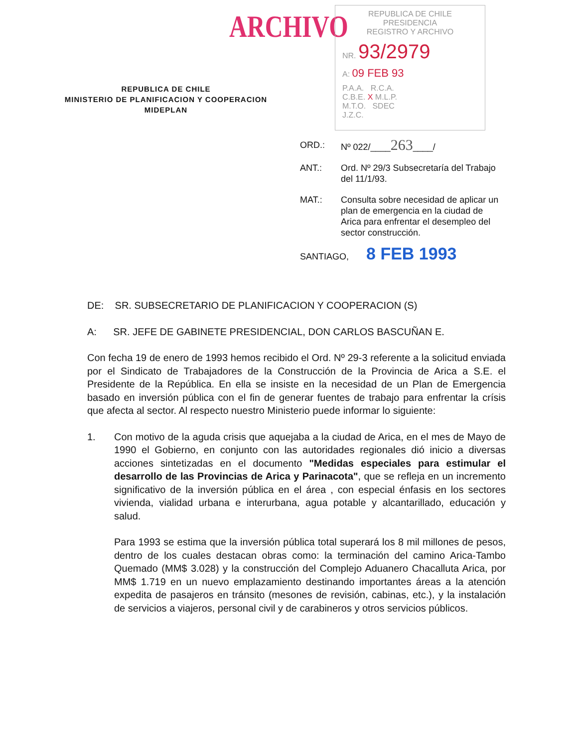ARCHIVO
REPUBLICA DE CHILE
PRESIDENCIA
REGISTRO Y ARCHIVO
NR. 93/2979
A: 09 FEB 93
P.A.A. R.C.A.
C.B.E. X M.L.P.
M.T.O. SDEC
J.Z.C.
REPUBLICA DE CHILE
MINISTERIO DE PLANIFICACION Y COOPERACION
MIDEPLAN
| ORD.: | Nº 022/____ 263 ____/ |
| ANT.: | Ord. Nº 29/3 Subsecretaría del Trabajo del 11/1/93. |
| MAT.: | Consulta sobre necesidad de aplicar un plan de emergencia en la ciudad de Arica para enfrentar el desempleo del sector construcción. |
SANTIAGO, 8 FEB 1993
DE: SR. SUBSECRETARIO DE PLANIFICACION Y COOPERACION (S)
A: SR. JEFE DE GABINETE PRESIDENCIAL, DON CARLOS BASCUÑAN E.
Con fecha 19 de enero de 1993 hemos recibido el Ord. Nº 29-3 referente a la solicitud enviada por el Sindicato de Trabajadores de la Construcción de la Provincia de Arica a S.E. el Presidente de la República. En ella se insiste en la necesidad de un Plan de Emergencia basado en inversión pública con el fin de generar fuentes de trabajo para enfrentar la crísis que afecta al sector. Al respecto nuestro Ministerio puede informar lo siguiente:
1. Con motivo de la aguda crisis que aquejaba a la ciudad de Arica, en el mes de Mayo de 1990 el Gobierno, en conjunto con las autoridades regionales dió inicio a diversas acciones sintetizadas en el documento "Medidas especiales para estimular el desarrollo de las Provincias de Arica y Parinacota", que se refleja en un incremento significativo de la inversión pública en el área , con especial énfasis en los sectores vivienda, vialidad urbana e interurbana, agua potable y alcantarillado, educación y salud.
Para 1993 se estima que la inversión pública total superará los 8 mil millones de pesos, dentro de los cuales destacan obras como: la terminación del camino Arica-Tambo Quemado (MM$ 3.028) y la construcción del Complejo Aduanero Chacalluta Arica, por MM$ 1.719 en un nuevo emplazamiento destinando importantes áreas a la atención expedita de pasajeros en tránsito (mesones de revisión, cabinas, etc.), y la instalación de servicios a viajeros, personal civil y de carabineros y otros servicios públicos.